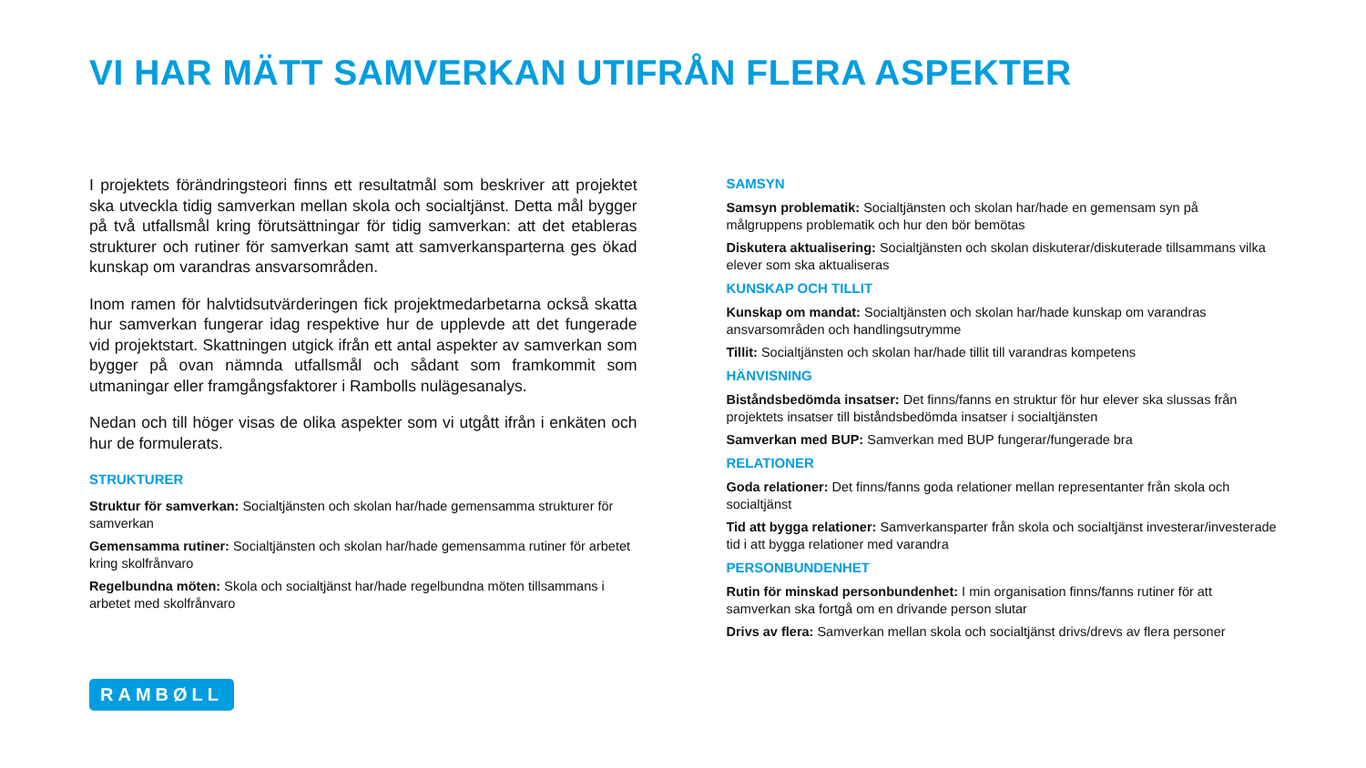VI HAR MÄTT SAMVERKAN UTIFRÅN FLERA ASPEKTER
I projektets förändringsteori finns ett resultatmål som beskriver att projektet ska utveckla tidig samverkan mellan skola och socialtjänst. Detta mål bygger på två utfallsmål kring förutsättningar för tidig samverkan: att det etableras strukturer och rutiner för samverkan samt att samverkansparterna ges ökad kunskap om varandras ansvarsområden.
Inom ramen för halvtidsutvärderingen fick projektmedarbetarna också skatta hur samverkan fungerar idag respektive hur de upplevde att det fungerade vid projektstart. Skattningen utgick ifrån ett antal aspekter av samverkan som bygger på ovan nämnda utfallsmål och sådant som framkommit som utmaningar eller framgångsfaktorer i Rambolls nulägesanalys.
Nedan och till höger visas de olika aspekter som vi utgått ifrån i enkäten och hur de formulerats.
STRUKTURER
Struktur för samverkan: Socialtjänsten och skolan har/hade gemensamma strukturer för samverkan
Gemensamma rutiner: Socialtjänsten och skolan har/hade gemensamma rutiner för arbetet kring skolfrånvaro
Regelbundna möten: Skola och socialtjänst har/hade regelbundna möten tillsammans i arbetet med skolfrånvaro
SAMSYN
Samsyn problematik: Socialtjänsten och skolan har/hade en gemensam syn på målgruppens problematik och hur den bör bemötas
Diskutera aktualisering: Socialtjänsten och skolan diskuterar/diskuterade tillsammans vilka elever som ska aktualiseras
KUNSKAP OCH TILLIT
Kunskap om mandat: Socialtjänsten och skolan har/hade kunskap om varandras ansvarsområden och handlingsutrymme
Tillit: Socialtjänsten och skolan har/hade tillit till varandras kompetens
HÄNVISNING
Biståndsbedömda insatser: Det finns/fanns en struktur för hur elever ska slussas från projektets insatser till biståndsbedömda insatser i socialtjänsten
Samverkan med BUP: Samverkan med BUP fungerar/fungerade bra
RELATIONER
Goda relationer: Det finns/fanns goda relationer mellan representanter från skola och socialtjänst
Tid att bygga relationer: Samverkansparter från skola och socialtjänst investerar/investerade tid i att bygga relationer med varandra
PERSONBUNDENHET
Rutin för minskad personbundenhet: I min organisation finns/fanns rutiner för att samverkan ska fortgå om en drivande person slutar
Drivs av flera: Samverkan mellan skola och socialtjänst drivs/drevs av flera personer
RAMBØLL